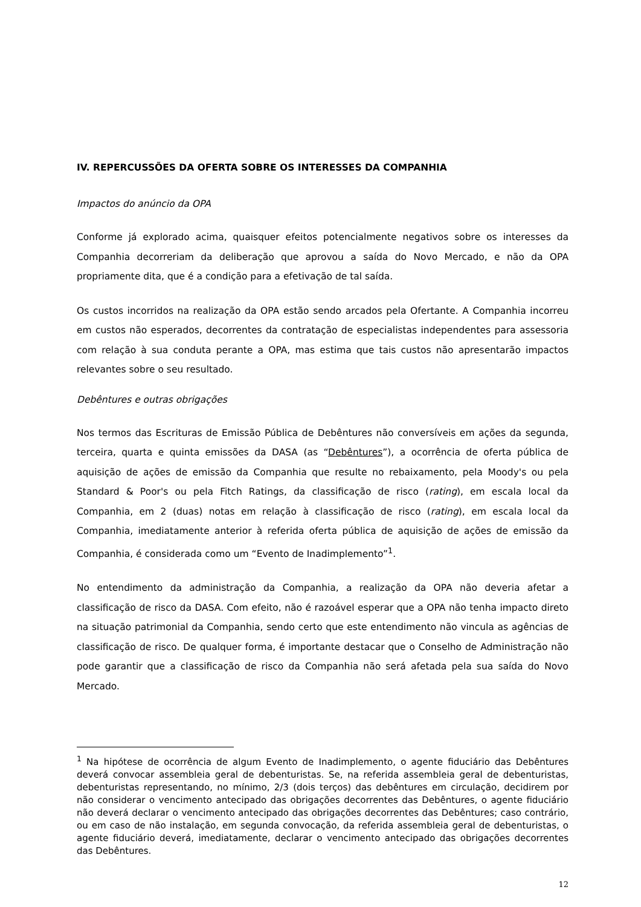IV. REPERCUSSÕES DA OFERTA SOBRE OS INTERESSES DA COMPANHIA
Impactos do anúncio da OPA
Conforme já explorado acima, quaisquer efeitos potencialmente negativos sobre os interesses da Companhia decorreriam da deliberação que aprovou a saída do Novo Mercado, e não da OPA propriamente dita, que é a condição para a efetivação de tal saída.
Os custos incorridos na realização da OPA estão sendo arcados pela Ofertante. A Companhia incorreu em custos não esperados, decorrentes da contratação de especialistas independentes para assessoria com relação à sua conduta perante a OPA, mas estima que tais custos não apresentarão impactos relevantes sobre o seu resultado.
Debêntures e outras obrigações
Nos termos das Escrituras de Emissão Pública de Debêntures não conversíveis em ações da segunda, terceira, quarta e quinta emissões da DASA (as “Debêntures”), a ocorrência de oferta pública de aquisição de ações de emissão da Companhia que resulte no rebaixamento, pela Moody's ou pela Standard & Poor's ou pela Fitch Ratings, da classificação de risco (rating), em escala local da Companhia, em 2 (duas) notas em relação à classificação de risco (rating), em escala local da Companhia, imediatamente anterior à referida oferta pública de aquisição de ações de emissão da Companhia, é considerada como um “Evento de Inadimplemento”<sup>1</sup>.
No entendimento da administração da Companhia, a realização da OPA não deveria afetar a classificação de risco da DASA. Com efeito, não é razoável esperar que a OPA não tenha impacto direto na situação patrimonial da Companhia, sendo certo que este entendimento não vincula as agências de classificação de risco. De qualquer forma, é importante destacar que o Conselho de Administração não pode garantir que a classificação de risco da Companhia não será afetada pela sua saída do Novo Mercado.
<sup>1</sup> Na hipótese de ocorrência de algum Evento de Inadimplemento, o agente fiduciário das Debêntures deverá convocar assembleia geral de debenturistas. Se, na referida assembleia geral de debenturistas, debenturistas representando, no mínimo, 2/3 (dois terços) das debêntures em circulação, decidirem por não considerar o vencimento antecipado das obrigações decorrentes das Debêntures, o agente fiduciário não deverá declarar o vencimento antecipado das obrigações decorrentes das Debêntures; caso contrário, ou em caso de não instalação, em segunda convocação, da referida assembleia geral de debenturistas, o agente fiduciário deverá, imediatamente, declarar o vencimento antecipado das obrigações decorrentes das Debêntures.
12